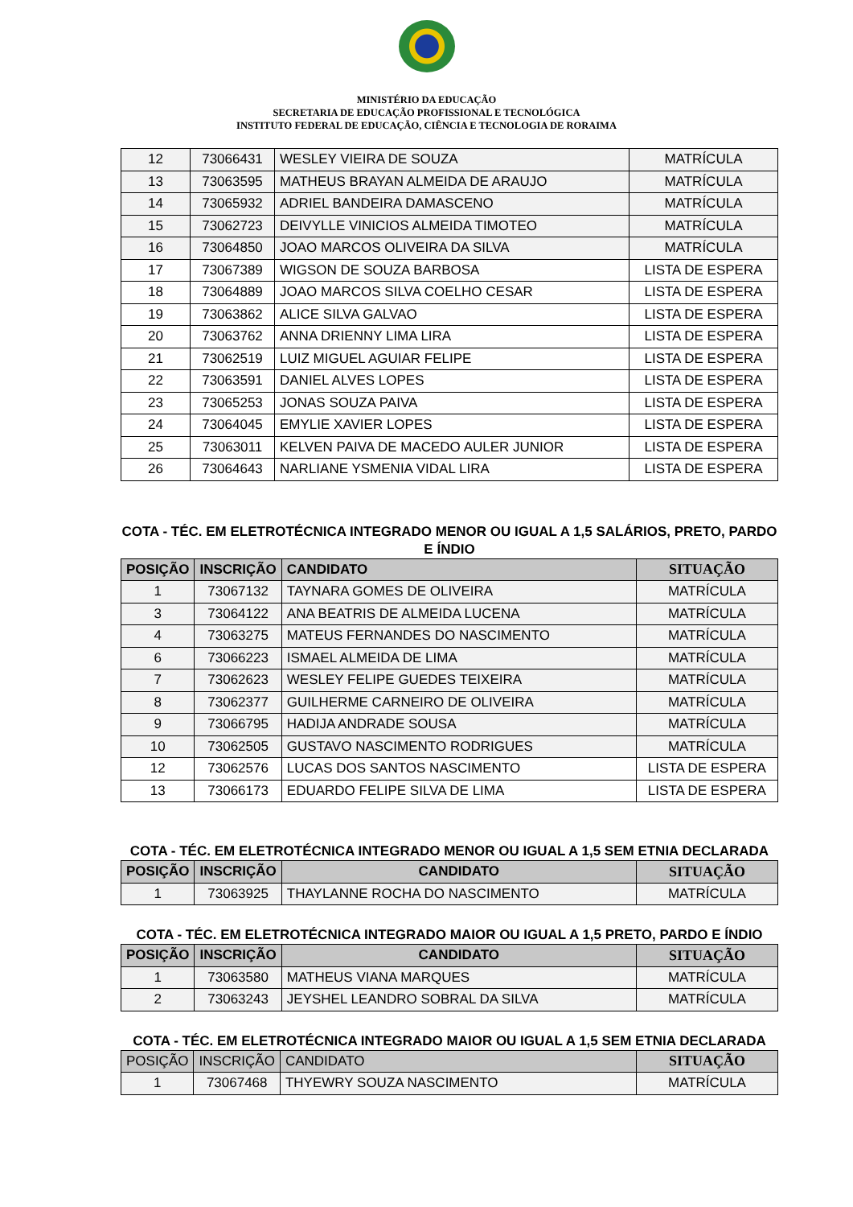MINISTÉRIO DA EDUCAÇÃO
SECRETARIA DE EDUCAÇÃO PROFISSIONAL E TECNOLÓGICA
INSTITUTO FEDERAL DE EDUCAÇÃO, CIÊNCIA E TECNOLOGIA DE RORAIMA
| 12 | 73066431 | WESLEY VIEIRA DE SOUZA | MATRÍCULA |
| 13 | 73063595 | MATHEUS BRAYAN ALMEIDA DE ARAUJO | MATRÍCULA |
| 14 | 73065932 | ADRIEL BANDEIRA DAMASCENO | MATRÍCULA |
| 15 | 73062723 | DEIVYLLE VINICIOS ALMEIDA TIMOTEO | MATRÍCULA |
| 16 | 73064850 | JOAO MARCOS OLIVEIRA DA SILVA | MATRÍCULA |
| 17 | 73067389 | WIGSON DE SOUZA BARBOSA | LISTA DE ESPERA |
| 18 | 73064889 | JOAO MARCOS SILVA COELHO CESAR | LISTA DE ESPERA |
| 19 | 73063862 | ALICE SILVA GALVAO | LISTA DE ESPERA |
| 20 | 73063762 | ANNA DRIENNY LIMA LIRA | LISTA DE ESPERA |
| 21 | 73062519 | LUIZ MIGUEL AGUIAR FELIPE | LISTA DE ESPERA |
| 22 | 73063591 | DANIEL ALVES LOPES | LISTA DE ESPERA |
| 23 | 73065253 | JONAS SOUZA PAIVA | LISTA DE ESPERA |
| 24 | 73064045 | EMYLIE XAVIER LOPES | LISTA DE ESPERA |
| 25 | 73063011 | KELVEN PAIVA DE MACEDO AULER JUNIOR | LISTA DE ESPERA |
| 26 | 73064643 | NARLIANE YSMENIA VIDAL LIRA | LISTA DE ESPERA |
COTA - TÉC. EM ELETROTÉCNICA INTEGRADO MENOR OU IGUAL A 1,5 SALÁRIOS, PRETO, PARDO E ÍNDIO
| POSIÇÃO | INSCRIÇÃO | CANDIDATO | SITUAÇÃO |
| --- | --- | --- | --- |
| 1 | 73067132 | TAYNARA GOMES DE OLIVEIRA | MATRÍCULA |
| 3 | 73064122 | ANA BEATRIS DE ALMEIDA LUCENA | MATRÍCULA |
| 4 | 73063275 | MATEUS FERNANDES DO NASCIMENTO | MATRÍCULA |
| 6 | 73066223 | ISMAEL ALMEIDA DE LIMA | MATRÍCULA |
| 7 | 73062623 | WESLEY FELIPE GUEDES TEIXEIRA | MATRÍCULA |
| 8 | 73062377 | GUILHERME CARNEIRO DE OLIVEIRA | MATRÍCULA |
| 9 | 73066795 | HADIJA ANDRADE SOUSA | MATRÍCULA |
| 10 | 73062505 | GUSTAVO NASCIMENTO RODRIGUES | MATRÍCULA |
| 12 | 73062576 | LUCAS DOS SANTOS NASCIMENTO | LISTA DE ESPERA |
| 13 | 73066173 | EDUARDO FELIPE SILVA DE LIMA | LISTA DE ESPERA |
COTA - TÉC. EM ELETROTÉCNICA INTEGRADO MENOR OU IGUAL A 1,5 SEM ETNIA DECLARADA
| POSIÇÃO | INSCRIÇÃO | CANDIDATO | SITUAÇÃO |
| --- | --- | --- | --- |
| 1 | 73063925 | THAYLANNE ROCHA DO NASCIMENTO | MATRÍCULA |
COTA - TÉC. EM ELETROTÉCNICA INTEGRADO MAIOR OU IGUAL A 1,5 PRETO, PARDO E ÍNDIO
| POSIÇÃO | INSCRIÇÃO | CANDIDATO | SITUAÇÃO |
| --- | --- | --- | --- |
| 1 | 73063580 | MATHEUS VIANA MARQUES | MATRÍCULA |
| 2 | 73063243 | JEYSHEL LEANDRO SOBRAL DA SILVA | MATRÍCULA |
COTA - TÉC. EM ELETROTÉCNICA INTEGRADO MAIOR OU IGUAL A 1,5 SEM ETNIA DECLARADA
| POSIÇÃO | INSCRIÇÃO | CANDIDATO | SITUAÇÃO |
| --- | --- | --- | --- |
| 1 | 73067468 | THYEWRY SOUZA NASCIMENTO | MATRÍCULA |